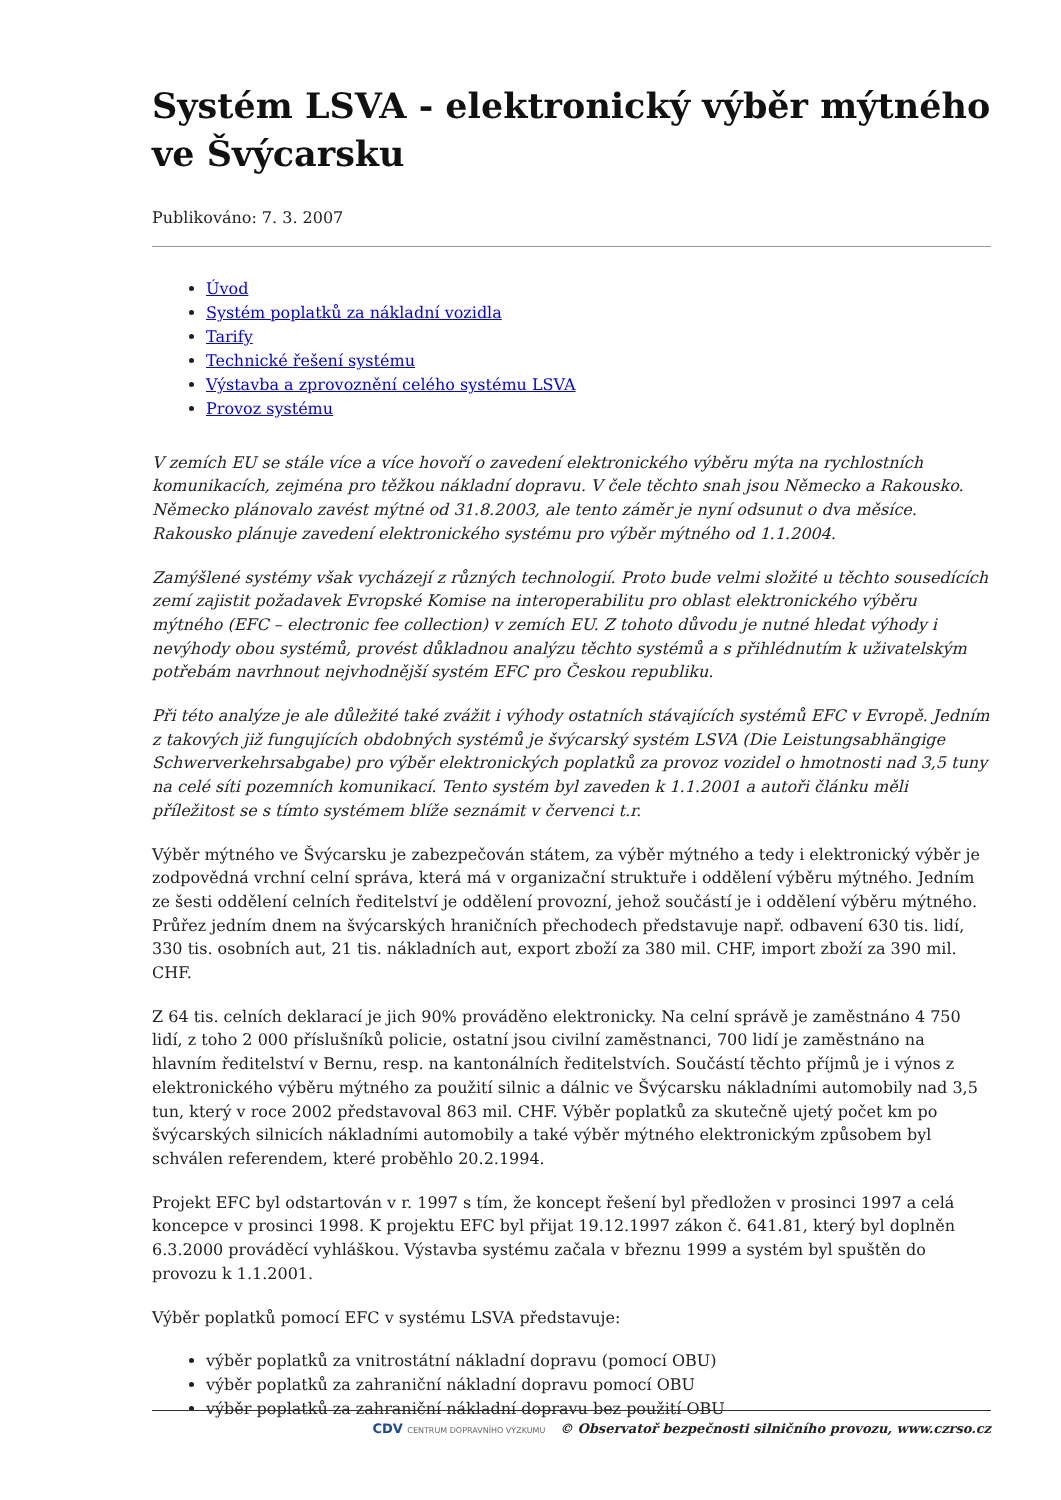Systém LSVA - elektronický výběr mýtného ve Švýcarsku
Publikováno: 7. 3. 2007
Úvod
Systém poplatků za nákladní vozidla
Tarify
Technické řešení systému
Výstavba a zprovoznění celého systému LSVA
Provoz systému
V zemích EU se stále více a více hovoří o zavedení elektronického výběru mýta na rychlostních komunikacích, zejména pro těžkou nákladní dopravu. V čele těchto snah jsou Německo a Rakousko. Německo plánovalo zavést mýtné od 31.8.2003, ale tento záměr je nyní odsunut o dva měsíce. Rakousko plánuje zavedení elektronického systému pro výběr mýtného od 1.1.2004.
Zamýšlené systémy však vycházejí z různých technologií. Proto bude velmi složité u těchto sousedících zemí zajistit požadavek Evropské Komise na interoperabilitu pro oblast elektronického výběru mýtného (EFC – electronic fee collection) v zemích EU. Z tohoto důvodu je nutné hledat výhody i nevýhody obou systémů, provést důkladnou analýzu těchto systémů a s přihlédnutím k uživatelským potřebám navrhnout nejvhodnější systém EFC pro Českou republiku.
Při této analýze je ale důležité také zvážit i výhody ostatních stávajících systémů EFC v Evropě. Jedním z takových již fungujících obdobných systémů je švýcarský systém LSVA (Die Leistungsabhängige Schwerverkehrsabgabe) pro výběr elektronických poplatků za provoz vozidel o hmotnosti nad 3,5 tuny na celé síti pozemních komunikací. Tento systém byl zaveden k 1.1.2001 a autoři článku měli příležitost se s tímto systémem blíže seznámit v červenci t.r.
Výběr mýtného ve Švýcarsku je zabezpečován státem, za výběr mýtného a tedy i elektronický výběr je zodpovědná vrchní celní správa, která má v organizační struktuře i oddělení výběru mýtného. Jedním ze šesti oddělení celních ředitelství je oddělení provozní, jehož součástí je i oddělení výběru mýtného. Průřez jedním dnem na švýcarských hraničních přechodech představuje např. odbavení 630 tis. lidí, 330 tis. osobních aut, 21 tis. nákladních aut, export zboží za 380 mil. CHF, import zboží za 390 mil. CHF.
Z 64 tis. celních deklarací je jich 90% prováděno elektronicky. Na celní správě je zaměstnáno 4 750 lidí, z toho 2 000 příslušníků policie, ostatní jsou civilní zaměstnanci, 700 lidí je zaměstnáno na hlavním ředitelství v Bernu, resp. na kantonálních ředitelstvích. Součástí těchto příjmů je i výnos z elektronického výběru mýtného za použití silnic a dálnic ve Švýcarsku nákladními automobily nad 3,5 tun, který v roce 2002 představoval 863 mil. CHF. Výběr poplatků za skutečně ujetý počet km po švýcarských silnicích nákladními automobily a také výběr mýtného elektronickým způsobem byl schválen referendem, které proběhlo 20.2.1994.
Projekt EFC byl odstartován v r. 1997 s tím, že koncept řešení byl předložen v prosinci 1997 a celá koncepce v prosinci 1998. K projektu EFC byl přijat 19.12.1997 zákon č. 641.81, který byl doplněn 6.3.2000 prováděcí vyhláškou. Výstavba systému začala v březnu 1999 a systém byl spuštěn do provozu k 1.1.2001.
Výběr poplatků pomocí EFC v systému LSVA představuje:
výběr poplatků za vnitrostátní nákladní dopravu (pomocí OBU)
výběr poplatků za zahraniční nákladní dopravu pomocí OBU
výběr poplatků za zahraniční nákladní dopravu bez použití OBU
CDV CENTRUM DOPRAVNÍHO VÝZKUMU © Observatoř bezpečnosti silničního provozu, www.czrso.cz